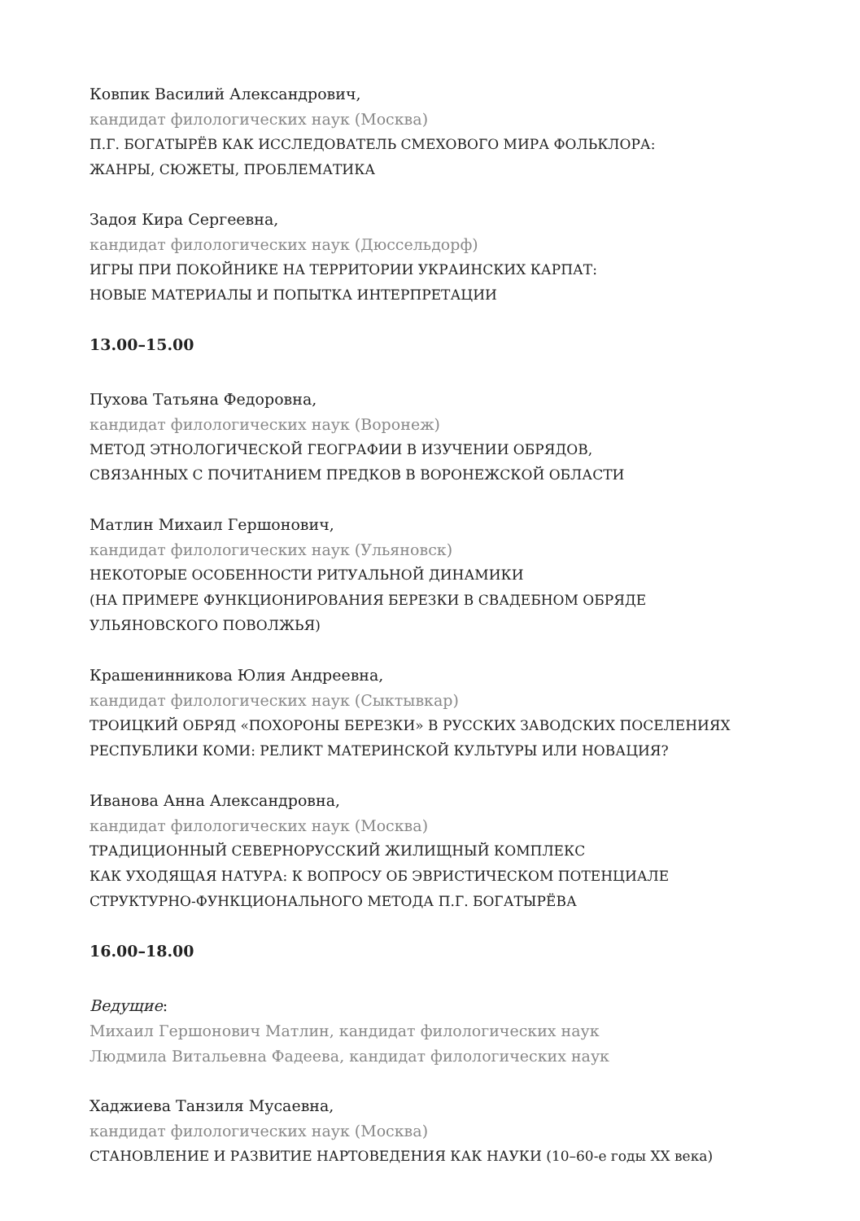Ковпик Василий Александрович,
кандидат филологических наук (Москва)
П.Г. БОГАТЫРЁВ КАК ИССЛЕДОВАТЕЛЬ СМЕХОВОГО МИРА ФОЛЬКЛОРА:
ЖАНРЫ, СЮЖЕТЫ, ПРОБЛЕМАТИКА
Задоя Кира Сергеевна,
кандидат филологических наук (Дюссельдорф)
ИГРЫ ПРИ ПОКОЙНИКЕ НА ТЕРРИТОРИИ УКРАИНСКИХ КАРПАТ:
НОВЫЕ МАТЕРИАЛЫ И ПОПЫТКА ИНТЕРПРЕТАЦИИ
13.00–15.00
Пухова Татьяна Федоровна,
кандидат филологических наук (Воронеж)
МЕТОД ЭТНОЛОГИЧЕСКОЙ ГЕОГРАФИИ В ИЗУЧЕНИИ ОБРЯДОВ,
СВЯЗАННЫХ С ПОЧИТАНИЕМ ПРЕДКОВ В ВОРОНЕЖСКОЙ ОБЛАСТИ
Матлин Михаил Гершонович,
кандидат филологических наук (Ульяновск)
НЕКОТОРЫЕ ОСОБЕННОСТИ РИТУАЛЬНОЙ ДИНАМИКИ
(НА ПРИМЕРЕ ФУНКЦИОНИРОВАНИЯ БЕРЕЗКИ В СВАДЕБНОМ ОБРЯДЕ
УЛЬЯНОВСКОГО ПОВОЛЖЬЯ)
Крашенинникова Юлия Андреевна,
кандидат филологических наук (Сыктывкар)
ТРОИЦКИЙ ОБРЯД «ПОХОРОНЫ БЕРЕЗКИ» В РУССКИХ ЗАВОДСКИХ ПОСЕЛЕНИЯХ
РЕСПУБЛИКИ КОМИ: РЕЛИКТ МАТЕРИНСКОЙ КУЛЬТУРЫ ИЛИ НОВАЦИЯ?
Иванова Анна Александровна,
кандидат филологических наук (Москва)
ТРАДИЦИОННЫЙ СЕВЕРНОРУССКИЙ ЖИЛИЩНЫЙ КОМПЛЕКС
КАК УХОДЯЩАЯ НАТУРА: К ВОПРОСУ ОБ ЭВРИСТИЧЕСКОМ ПОТЕНЦИАЛЕ
СТРУКТУРНО-ФУНКЦИОНАЛЬНОГО МЕТОДА П.Г. БОГАТЫРЁВА
16.00–18.00
Ведущие:
Михаил Гершонович Матлин, кандидат филологических наук
Людмила Витальевна Фадеева, кандидат филологических наук
Хаджиева Танзиля Мусаевна,
кандидат филологических наук (Москва)
СТАНОВЛЕНИЕ И РАЗВИТИЕ НАРТОВЕДЕНИЯ КАК НАУКИ (10–60-е годы XX века)